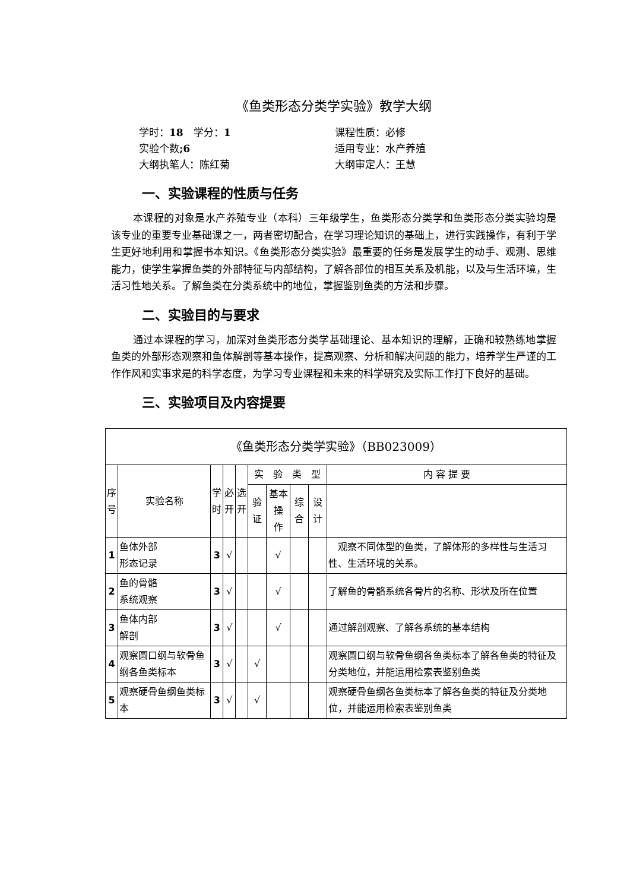《鱼类形态分类学实验》教学大纲
学时：18　学分：1
课程性质：必修
实验个数;6
适用专业：水产养殖
大纲执笔人：陈红菊
大纲审定人：王慧
一、实验课程的性质与任务
本课程的对象是水产养殖专业（本科）三年级学生，鱼类形态分类学和鱼类形态分类实验均是该专业的重要专业基础课之一，两者密切配合，在学习理论知识的基础上，进行实践操作，有利于学生更好地利用和掌握书本知识。《鱼类形态分类实验》最重要的任务是发展学生的动手、观测、思维能力，使学生掌握鱼类的外部特征与内部结构，了解各部位的相互关系及机能，以及与生活环境，生活习性地关系。了解鱼类在分类系统中的地位，掌握鉴别鱼类的方法和步骤。
二、实验目的与要求
通过本课程的学习，加深对鱼类形态分类学基础理论、基本知识的理解，正确和较熟练地掌握鱼类的外部形态观察和鱼体解剖等基本操作，提高观察、分析和解决问题的能力，培养学生严谨的工作作风和实事求是的科学态度，为学习专业课程和未来的科学研究及实际工作打下良好的基础。
三、实验项目及内容提要
| 《鱼类形态分类学实验》（BB023009） | | | | | | | | | |
| 序 号 | 实验名称 | 学 时 | 必 开 | 选 开 | 实 验 类 型 | | | | 内 容 提 要 |
| | | | | | 验证 | 基本操 作 | 综合 | 设计 | |
| 1 | 鱼体外部 形态记录 | 3 | √ | | | √ | | | 观察不同体型的鱼类，了解体形的多样性与生活习性、生活环境的关系。 |
| 2 | 鱼的骨骼 系统观察 | 3 | √ | | | √ | | | 了解鱼的骨骼系统各骨片的名称、形状及所在位置 |
| 3 | 鱼体内部 解剖 | 3 | √ | | | √ | | | 通过解剖观察、了解各系统的基本结构 |
| 4 | 观察圆口纲与软骨鱼纲各鱼类标本 | 3 | √ | | √ | | | | 观察圆口纲与软骨鱼纲各鱼类标本了解各鱼类的特征及分类地位，并能运用检索表鉴别鱼类 |
| 5 | 观察硬骨鱼纲鱼类标本 | 3 | √ | | √ | | | | 观察硬骨鱼纲各鱼类标本了解各鱼类的特征及分类地位，并能运用检索表鉴别鱼类 |